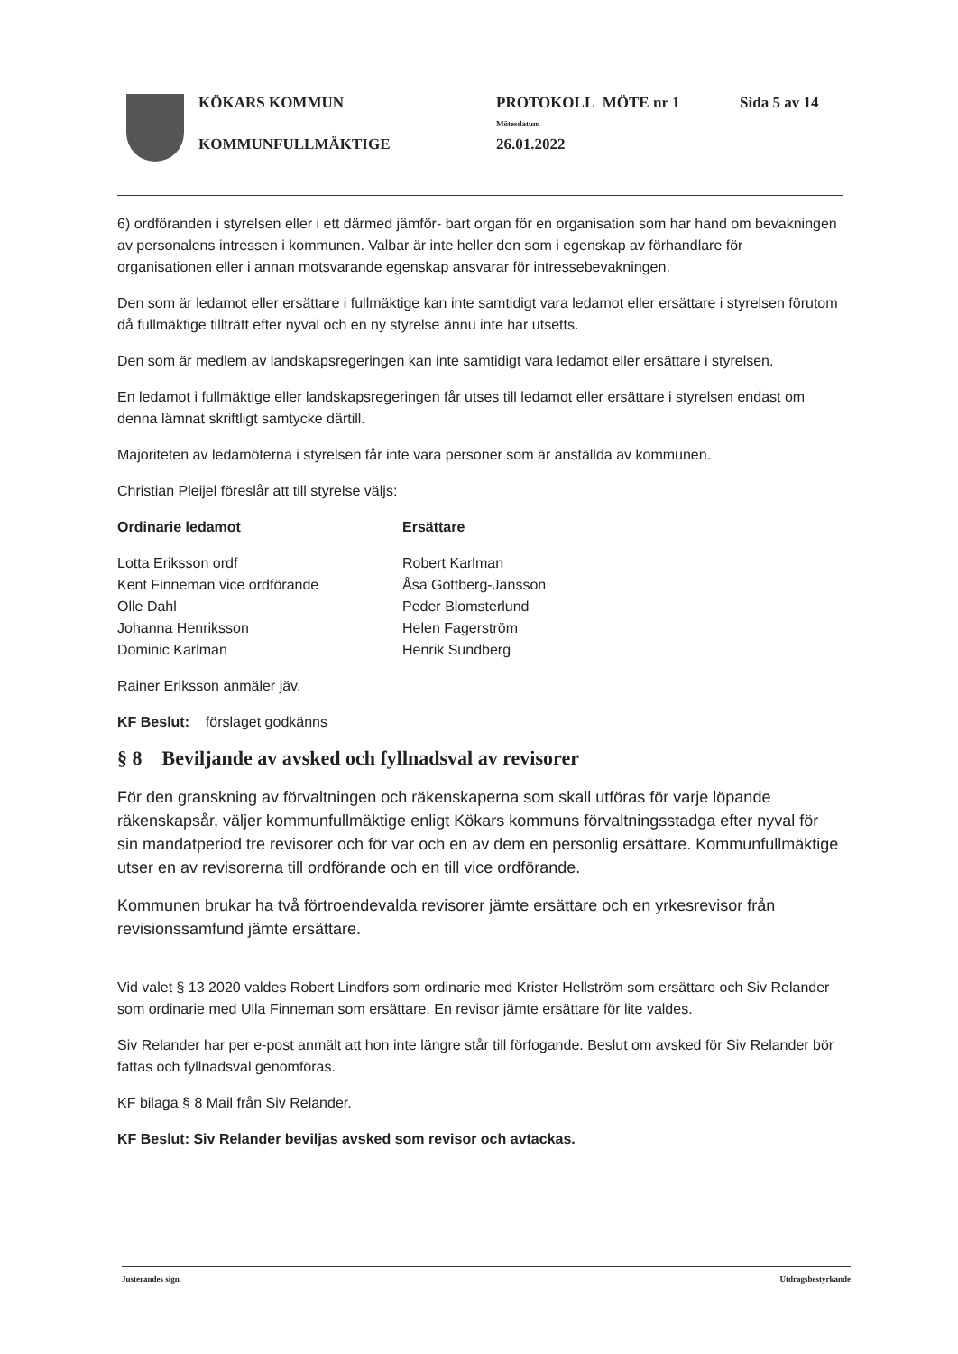| KÖKARS KOMMUN | PROTOKOLL MÖTE nr 1 | Sida 5 av 14 |
| | Mötesdatum | |
| KOMMUNFULLMÄKTIGE | 26.01.2022 | |
6) ordföranden i styrelsen eller i ett därmed jämför- bart organ för en organisation som har hand om bevakningen av personalens intressen i kommunen. Valbar är inte heller den som i egenskap av förhandlare för organisationen eller i annan motsvarande egenskap ansvarar för intressebevakningen.
Den som är ledamot eller ersättare i fullmäktige kan inte samtidigt vara ledamot eller ersättare i styrelsen förutom då fullmäktige tillträtt efter nyval och en ny styrelse ännu inte har utsetts.
Den som är medlem av landskapsregeringen kan inte samtidigt vara ledamot eller ersättare i styrelsen.
En ledamot i fullmäktige eller landskapsregeringen får utses till ledamot eller ersättare i styrelsen endast om denna lämnat skriftligt samtycke därtill.
Majoriteten av ledamöterna i styrelsen får inte vara personer som är anställda av kommunen.
Christian Pleijel föreslår att till styrelse väljs:
Ordinarie ledamot
Lotta Eriksson ordf
Kent Finneman vice ordförande
Olle Dahl
Johanna Henriksson
Dominic Karlman
Ersättare
Robert Karlman
Åsa Gottberg-Jansson
Peder Blomsterlund
Helen Fagerström
Henrik Sundberg
Rainer Eriksson anmäler jäv.
KF Beslut: förslaget godkänns
§ 8 Beviljande av avsked och fyllnadsval av revisorer
För den granskning av förvaltningen och räkenskaperna som skall utföras för varje löpande räkenskapsår, väljer kommunfullmäktige enligt Kökars kommuns förvaltningsstadga efter nyval för sin mandatperiod tre revisorer och för var och en av dem en personlig ersättare. Kommunfullmäktige utser en av revisorerna till ordförande och en till vice ordförande.
Kommunen brukar ha två förtroendevalda revisorer jämte ersättare och en yrkesrevisor från revisionssamfund jämte ersättare.
Vid valet § 13 2020 valdes Robert Lindfors som ordinarie med Krister Hellström som ersättare och Siv Relander som ordinarie med Ulla Finneman som ersättare. En revisor jämte ersättare för lite valdes.
Siv Relander har per e-post anmält att hon inte längre står till förfogande. Beslut om avsked för Siv Relander bör fattas och fyllnadsval genomföras.
KF bilaga § 8 Mail från Siv Relander.
KF Beslut: Siv Relander beviljas avsked som revisor och avtackas.
Justerandes sign. Utdragsbestyrkande